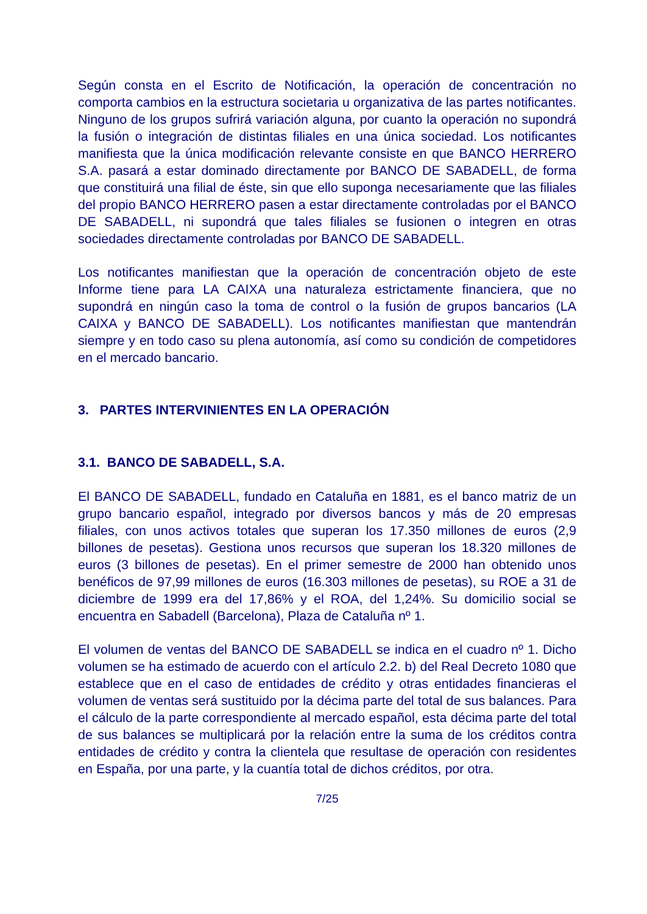Según consta en el Escrito de Notificación, la operación de concentración no comporta cambios en la estructura societaria u organizativa de las partes notificantes. Ninguno de los grupos sufrirá variación alguna, por cuanto la operación no supondrá la fusión o integración de distintas filiales en una única sociedad. Los notificantes manifiesta que la única modificación relevante consiste en que BANCO HERRERO S.A. pasará a estar dominado directamente por BANCO DE SABADELL, de forma que constituirá una filial de éste, sin que ello suponga necesariamente que las filiales del propio BANCO HERRERO pasen a estar directamente controladas por el BANCO DE SABADELL, ni supondrá que tales filiales se fusionen o integren en otras sociedades directamente controladas por BANCO DE SABADELL.
Los notificantes manifiestan que la operación de concentración objeto de este Informe tiene para LA CAIXA una naturaleza estrictamente financiera, que no supondrá en ningún caso la toma de control o la fusión de grupos bancarios (LA CAIXA y BANCO DE SABADELL). Los notificantes manifiestan que mantendrán siempre y en todo caso su plena autonomía, así como su condición de competidores en el mercado bancario.
3. PARTES INTERVINIENTES EN LA OPERACIÓN
3.1. BANCO DE SABADELL, S.A.
El BANCO DE SABADELL, fundado en Cataluña en 1881, es el banco matriz de un grupo bancario español, integrado por diversos bancos y más de 20 empresas filiales, con unos activos totales que superan los 17.350 millones de euros (2,9 billones de pesetas). Gestiona unos recursos que superan los 18.320 millones de euros (3 billones de pesetas). En el primer semestre de 2000 han obtenido unos benéficos de 97,99 millones de euros (16.303 millones de pesetas), su ROE a 31 de diciembre de 1999 era del 17,86% y el ROA, del 1,24%. Su domicilio social se encuentra en Sabadell (Barcelona), Plaza de Cataluña nº 1.
El volumen de ventas del BANCO DE SABADELL se indica en el cuadro nº 1. Dicho volumen se ha estimado de acuerdo con el artículo 2.2. b) del Real Decreto 1080 que establece que en el caso de entidades de crédito y otras entidades financieras el volumen de ventas será sustituido por la décima parte del total de sus balances. Para el cálculo de la parte correspondiente al mercado español, esta décima parte del total de sus balances se multiplicará por la relación entre la suma de los créditos contra entidades de crédito y contra la clientela que resultase de operación con residentes en España, por una parte, y la cuantía total de dichos créditos, por otra.
7/25